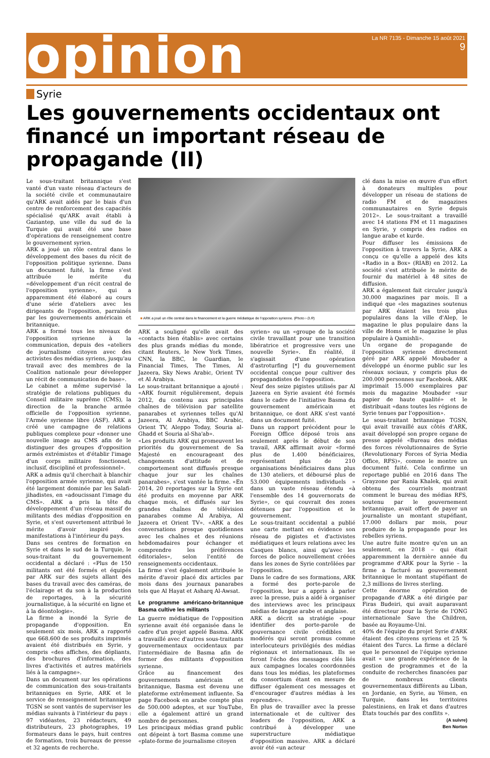opinion
La NR 7135 - Dimanche 15 août 2021
9
Syrie
Les gouvernements occidentaux ont financé un important réseau de propagande (II)
Le sous-traitant britannique s'est vanté d'un vaste réseau d'acteurs de la société civile et communautaire qu'ARK avait aidés par le biais d'un centre de renforcement des capacités spécialisé qu'ARK avait établi à Gaziantep, une ville du sud de la Turquie qui avait été une base d'opérations de renseignement contre le gouvernement syrien.
ARK a joué un rôle central dans le développement des bases du récit de l'opposition politique syrienne. Dans un document fuité, la firme s'est attribuée le mérite du «développement d'un récit central de l'opposition syrienne», qui a apparemment été élaboré au cours d'une série d'ateliers avec les dirigeants de l'opposition, parrainés par les gouvernements américain et britannique.
ARK a formé tous les niveaux de l'opposition syrienne à la communication, depuis des «ateliers de journalisme citoyen avec des activistes des médias syriens, jusqu'au travail avec des membres de la Coalition nationale pour développer un récit de communication de base».
Le cabinet a même supervisé la stratégie de relations publiques du Conseil militaire suprême (CMS), la direction de la branche armée officielle de l'opposition syrienne, l'Armée syrienne libre (ASF). ARK a créé une campagne de relations publiques complexe pour «donner une nouvelle image au CMS afin de le distinguer des groupes d'opposition armés extrémistes et d'établir l'image d'un corps militaire fonctionnel, inclusif, discipliné et professionnel».
ARK a admis qu'il cherchait à blanchir l'opposition armée syrienne, qui avait été largement dominée par les Salafi-jihadistes, en «adoucissant l'image du CMS». ARK a pris la tête du développement d'un réseau massif de militants des médias d'opposition en Syrie, et s'est ouvertement attribué le mérite d'avoir inspiré des manifestations à l'intérieur du pays.
Dans ses centres de formation en Syrie et dans le sud de la Turquie, le sous-traitant du gouvernement occidental a déclaré : «Plus de 150 militants ont été formés et équipés par ARK sur des sujets allant des bases du travail avec des caméras, de l'éclairage et du son à la production de reportages, à la sécurité journalistique, à la sécurité en ligne et à la déontologie».
La firme a inondé la Syrie de propagande d'opposition. En seulement six mois, ARK a rapporté que 668.600 de ses produits imprimés avaient été distribués en Syrie, y compris «des affiches, des dépliants, des brochures d'information, des livres d'activités et autres matériels liés à la campagne».
Dans un document sur les opérations de communication des sous-traitants britanniques en Syrie, ARK et le service de renseignement britannique TGSN se sont vantés de superviser les médias suivants à l'intérieur du pays : 97 vidéastes, 23 rédacteurs, 49 distributeurs, 23 photographes, 19 formateurs dans le pays, huit centres de formation, trois bureaux de presse et 32 agents de recherche.
■ ARK a joué un rôle central dans le financement et la guerre médiatique de l'opposition syrienne. (Photo › D.R)
ARK a souligné qu'elle avait des «contacts bien établis» avec certains des plus grands médias du monde, citant Reuters, le New York Times, CNN, la BBC, le Guardian, le Financial Times, The Times, Al Jazeera, Sky News Arabic, Orient TV et Al Arabiya.
Le sous-traitant britannique a ajouté : «ARK fournit régulièrement, depuis 2012, du contenu aux principales chaînes de télévision par satellite panarabes et syriennes telles qu'Al Jazeera, Al Arabiya, BBC Arabic, Orient TV, Aleppo Today, Souria al-Ghadd et Souria al-Sha'ab».
«Les produits ARK qui promeuvent les priorités du gouvernement de Sa Majesté en encourageant des changements d'attitude et de comportement sont diffusés presque chaque jour sur les chaînes panarabes», s'est vantée la firme. «En 2014, 20 reportages sur la Syrie ont été produits en moyenne par ARK chaque mois, et diffusés sur les grandes chaînes de télévision panarabes comme Al Arabiya, Al Jazeera et Orient TV». «ARK a des conversations presque quotidiennes avec les chaînes et des réunions hebdomadaires pour échanger et comprendre les préférences éditoriales», selon l'entité de renseignements occidentaux.
La firme s'est également attribuée le mérite d'avoir placé dix articles par mois dans des journaux panarabes tels que Al Hayat et Asharq Al-Awsat.
Le programme américano-britannique Basma cultive les militants
La guerre médiatique de l'opposition syrienne avait été organisée dans le cadre d'un projet appelé Basma. ARK a travaillé avec d'autres sous-traitants gouvernementaux occidentaux par l'intermédiaire de Basma afin de former des militants d'opposition syrienne.
Grâce au financement des gouvernements américain et britannique, Basma est devenu une plateforme extrêmement influente. Sa page Facebook en arabe compte plus de 500.000 adeptes, et sur YouTube, elle a également attiré un grand nombre de personnes.
Les principaux médias grand public ont dépeint à tort Basma comme une «plate-forme de journalisme citoyen
syrien» ou un «groupe de la société civile travaillant pour une transition libératrice et progressive vers une nouvelle Syrie». En réalité, il s'agissait d'une opération d'astroturfing [*] du gouvernement occidental conçue pour cultiver des propagandistes de l'opposition.
Neuf des seize pigistes utilisés par Al Jazeera en Syrie avaient été formés dans le cadre de l'initiative Basma du gouvernement américain et britannique, ce dont ARK s'est vanté dans un document fuité.
Dans un rapport précédent pour le Foreign Office déposé trois ans seulement après le début de son travail, ARK affirmait avoir «formé plus de 1.400 bénéficiaires, représentant plus de 210 organisations bénéficiaires dans plus de 130 ateliers, et déboursé plus de 53.000 équipements individuels » dans un vaste réseau étendu «à l'ensemble des 14 gouvernorats de Syrie», ce qui couvrait des zones détenues par l'opposition et le gouvernement.
Le sous-traitant occidental a publié une carte mettant en évidence son réseau de pigistes et d'activistes médiatiques et leurs relations avec les Casques blancs, ainsi qu'avec les forces de police nouvellement créées dans les zones de Syrie contrôlées par l'opposition.
Dans le cadre de ses formations, ARK a formé des porte-parole de l'opposition, leur a appris à parler avec la presse, puis a aidé à organiser des interviews avec les principaux médias de langue arabe et anglaise.
ARK a décrit sa stratégie «pour identifier des porte-parole de gouvernance civile crédibles et modérés qui seront promus comme interlocuteurs privilégiés des médias régionaux et internationaux. Ils se feront l'écho des messages clés liés aux campagnes locales coordonnées dans tous les médias, les plateformes du consortium étant en mesure de diffuser également ces messages et d'encourager d'autres médias à les reprendre».
En plus de travailler avec la presse internationale et de cultiver des leaders de l'opposition, ARK a contribué à développer une superstructure médiatique d'opposition massive. ARK a déclaré avoir été «un acteur
clé dans la mise en œuvre d'un effort à donateurs multiples pour développer un réseau de stations de radio FM et de magazines communautaires en Syrie depuis 2012». Le sous-traitant a travaillé avec 14 stations FM et 11 magazines en Syrie, y compris des radios en langue arabe et kurde.
Pour diffuser les émissions de l'opposition à travers la Syrie, ARK a conçu ce qu'elle a appelé des kits «Radio in a Box» (RIAB) en 2012. La société s'est attribuée le mérite de fournir du matériel à 48 sites de diffusion.
ARK a également fait circuler jusqu'à 30.000 magazines par mois. Il a indiqué que «les magazines soutenus par ARK étaient les trois plus populaires dans la ville d'Alep, le magazine le plus populaire dans la ville de Homs et le magazine le plus populaire à Qamishli».
Un organe de propagande de l'opposition syrienne directement géré par ARK appelé Moubader a développé un énorme public sur les réseaux sociaux, y compris plus de 200.000 personnes sur Facebook. ARK imprimait 15.000 exemplaires par mois du magazine Moubader «sur papier de haute qualité» et le distribuait «dans toutes les régions de Syrie tenues par l'opposition».
Le sous-traitant britannique TGSN, qui avait travaillé aux côtés d'ARK, avait développé son propre organe de presse appelé «Bureau des médias des forces révolutionnaires de Syrie (Revolutionary Forces of Syria Media Office, RFS)», comme le montre un document fuité. Cela confirme un reportage publié en 2016 dans The Grayzone par Rania Khalek, qui avait obtenu des courriels montrant comment le bureau des médias RFS, soutenu par le gouvernement britannique, avait offert de payer un journaliste un montant stupéfiant, 17.000 dollars par mois, pour produire de la propagande pour les rebelles syriens.
Une autre fuite montre qu'en un an seulement, en 2018 – qui était apparemment la dernière année du programme d'ARK pour la Syrie – la firme a facturé au gouvernement britannique le montant stupéfiant de 2,3 millions de livres sterling.
Cette énorme opération de propagande d'ARK a été dirigée par Firas Budeiri, qui avait auparavant été directeur pour la Syrie de l'ONG internationale Save the Children, basée au Royaume-Uni.
40% de l'équipe du projet Syrie d'ARK étaient des citoyens syriens et 25 % étaient des Turcs. La firme a déclaré que le personnel de l'équipe syrienne avait « une grande expérience de la gestion de programmes et de la conduite de recherches financées par de nombreux clients gouvernementaux différents au Liban, en Jordanie, en Syrie, au Yémen, en Turquie, dans les territoires palestiniens, en Irak et dans d'autres États touchés par des conflits ».
(A suivre)
Ben Norton